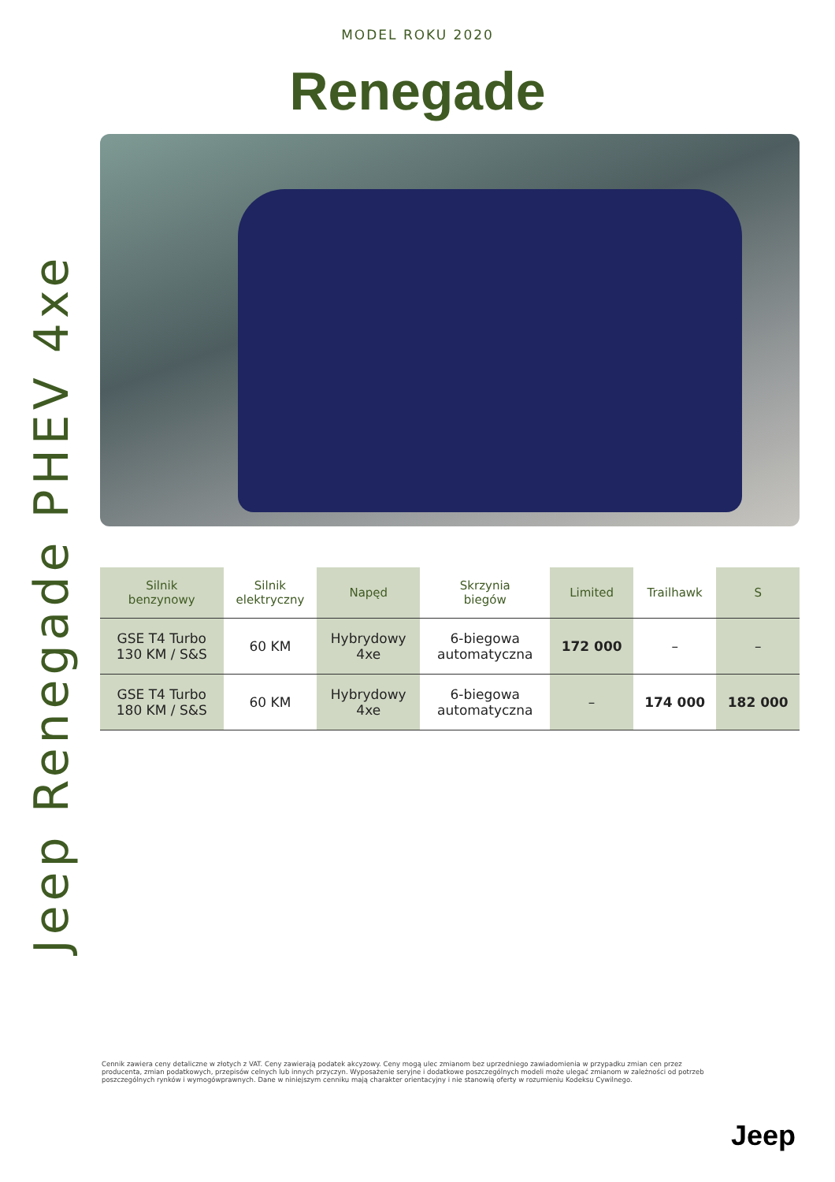Jeep Renegade PHEV 4xe
MODEL ROKU 2020
Renegade
| Silnik benzynowy | Silnik elektryczny | Napęd | Skrzynia biegów | Limited | Trailhawk | S |
| --- | --- | --- | --- | --- | --- | --- |
| GSE T4 Turbo 130 KM / S&S | 60 KM | Hybrydowy 4xe | 6-biegowa automatyczna | 172 000 | – | – |
| GSE T4 Turbo 180 KM / S&S | 60 KM | Hybrydowy 4xe | 6-biegowa automatyczna | – | 174 000 | 182 000 |
Cennik zawiera ceny detaliczne w złotych z VAT. Ceny zawierają podatek akcyzowy. Ceny mogą ulec zmianom bez uprzedniego zawiadomienia w przypadku zmian cen przez producenta, zmian podatkowych, przepisów celnych lub innych przyczyn. Wyposażenie seryjne i dodatkowe poszczególnych modeli może ulegać zmianom w zależności od potrzeb poszczególnych rynków i wymogówprawnych. Dane w niniejszym cenniku mają charakter orientacyjny i nie stanowią oferty w rozumieniu Kodeksu Cywilnego.
Jeep